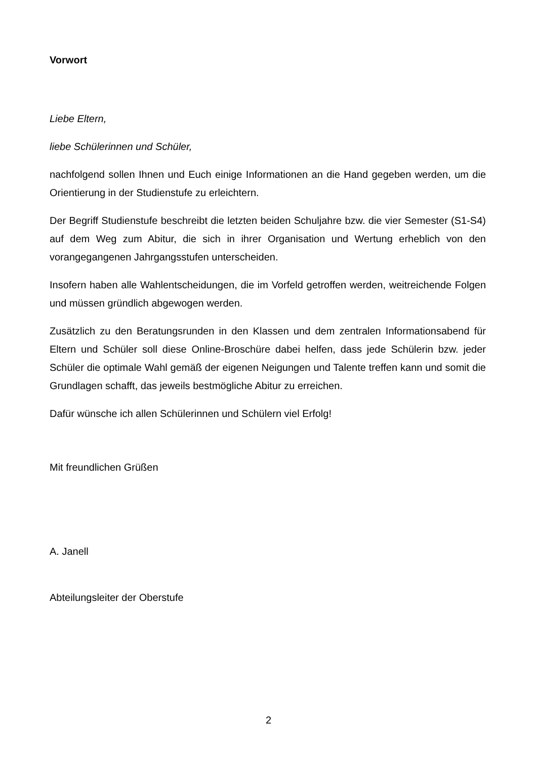Vorwort
Liebe Eltern,
liebe Schülerinnen und Schüler,
nachfolgend sollen Ihnen und Euch einige Informationen an die Hand gegeben werden, um die Orientierung in der Studienstufe zu erleichtern.
Der Begriff Studienstufe beschreibt die letzten beiden Schuljahre bzw. die vier Semester (S1-S4) auf dem Weg zum Abitur, die sich in ihrer Organisation und Wertung erheblich von den vorangegangenen Jahrgangsstufen unterscheiden.
Insofern haben alle Wahlentscheidungen, die im Vorfeld getroffen werden, weitreichende Folgen und müssen gründlich abgewogen werden.
Zusätzlich zu den Beratungsrunden in den Klassen und dem zentralen Informationsabend für Eltern und Schüler soll diese Online-Broschüre dabei helfen, dass jede Schülerin bzw. jeder Schüler die optimale Wahl gemäß der eigenen Neigungen und Talente treffen kann und somit die Grundlagen schafft, das jeweils bestmögliche Abitur zu erreichen.
Dafür wünsche ich allen Schülerinnen und Schülern viel Erfolg!
Mit freundlichen Grüßen
A. Janell
Abteilungsleiter der Oberstufe
2